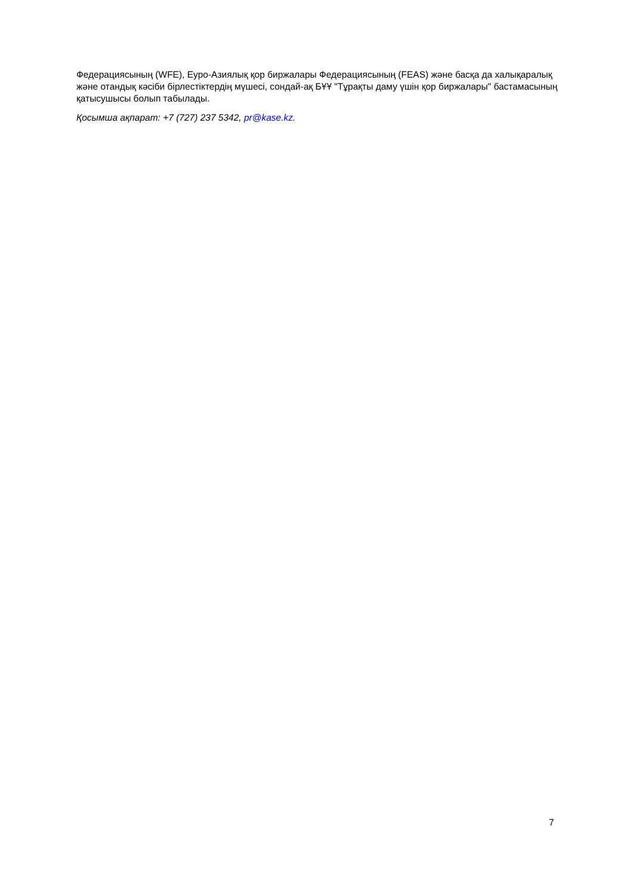Федерациясының (WFE), Еуро-Азиялық қор биржалары Федерациясының (FEAS) және басқа да халықаралық және отандық кәсіби бірлестіктердің мүшесі, сондай-ақ БҰҰ "Тұрақты даму үшін қор биржалары" бастамасының қатысушысы болып табылады.
Қосымша ақпарат: +7 (727) 237 5342, pr@kase.kz.
7